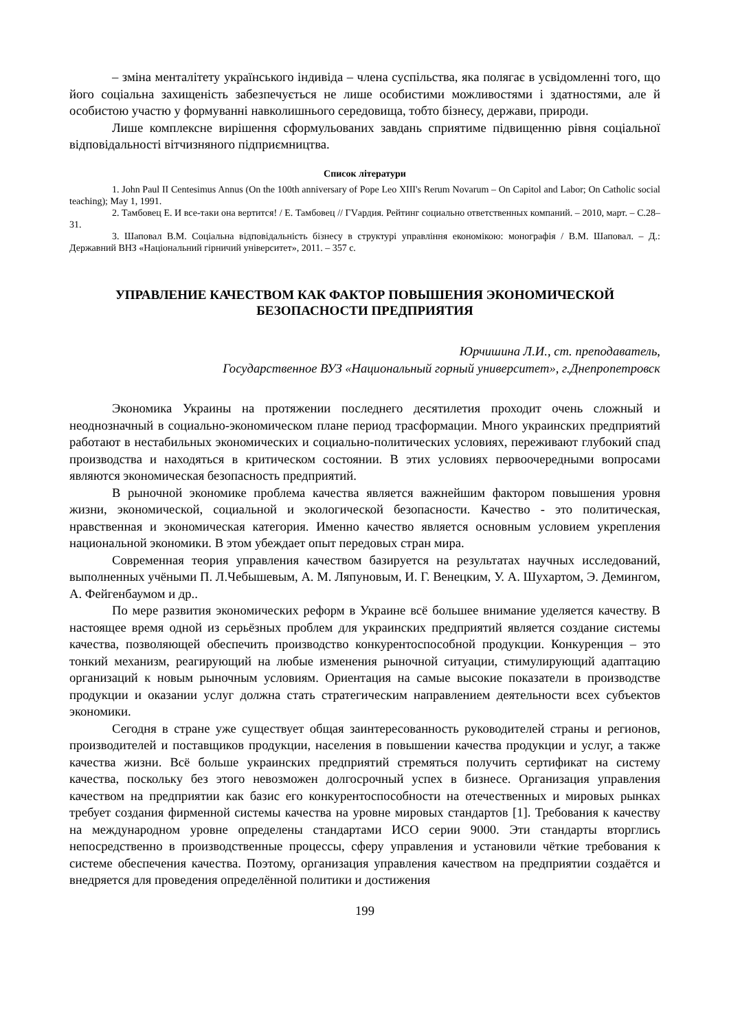– зміна менталітету українського індивіда – члена суспільства, яка полягає в усвідомленні того, що його соціальна захищеність забезпечується не лише особистими можливостями і здатностями, але й особистою участю у формуванні навколишнього середовища, тобто бізнесу, держави, природи.
Лише комплексне вирішення сформульованих завдань сприятиме підвищенню рівня соціальної відповідальності вітчизняного підприємництва.
Список літератури
1. John Paul II Centesimus Annus (On the 100th anniversary of Pope Leo XIII's Rerum Novarum – On Capitol and Labor; On Catholic social teaching); May 1, 1991.
2. Тамбовец Е. И все-таки она вертится! / Е. Тамбовец // ГVардия. Рейтинг социально ответственных компаний. – 2010, март. – С.28–31.
3. Шаповал В.М. Соціальна відповідальність бізнесу в структурі управління економікою: монографія / В.М. Шаповал. – Д.: Державний ВНЗ «Національний гірничий університет», 2011. – 357 с.
УПРАВЛЕНИЕ КАЧЕСТВОМ КАК ФАКТОР ПОВЫШЕНИЯ ЭКОНОМИЧЕСКОЙ БЕЗОПАСНОСТИ ПРЕДПРИЯТИЯ
Юрчишина Л.И., ст. преподаватель,
Государственное ВУЗ «Национальный горный университет», г.Днепропетровск
Экономика Украины на протяжении последнего десятилетия проходит очень сложный и неоднозначный в социально-экономическом плане период трасформации. Много украинских предприятий работают в нестабильных экономических и социально-политических условиях, переживают глубокий спад производства и находяться в критическом состоянии. В этих условиях первоочередными вопросами являются экономическая безопасность предприятий.
В рыночной экономике проблема качества является важнейшим фактором повышения уровня жизни, экономической, социальной и экологической безопасности. Качество - это политическая, нравственная и экономическая категория. Именно качество является основным условием укрепления национальной экономики. В этом убеждает опыт передовых стран мира.
Современная теория управления качеством базируется на результатах научных исследований, выполненных учёными П. Л.Чебышевым, А. М. Ляпуновым, И. Г. Венецким, У. А. Шухартом, Э. Демингом, А. Фейгенбаумом и др..
По мере развития экономических реформ в Украине всё большее внимание уделяется качеству. В настоящее время одной из серьёзных проблем для украинских предприятий является создание системы качества, позволяющей обеспечить производство конкурентоспособной продукции. Конкуренция – это тонкий механизм, реагирующий на любые изменения рыночной ситуации, стимулирующий адаптацию организаций к новым рыночным условиям. Ориентация на самые высокие показатели в производстве продукции и оказании услуг должна стать стратегическим направлением деятельности всех субъектов экономики.
Сегодня в стране уже существует общая заинтересованность руководителей страны и регионов, производителей и поставщиков продукции, населения в повышении качества продукции и услуг, а также качества жизни. Всё больше украинских предприятий стремяться получить сертификат на систему качества, поскольку без этого невозможен долгосрочный успех в бизнесе. Организация управления качеством на предприятии как базис его конкурентоспособности на отечественных и мировых рынках требует создания фирменной системы качества на уровне мировых стандартов [1]. Требования к качеству на международном уровне определены стандартами ИСО серии 9000. Эти стандарты вторглись непосредственно в производственные процессы, сферу управления и установили чёткие требования к системе обеспечения качества. Поэтому, организация управления качеством на предприятии создаётся и внедряется для проведения определённой политики и достижения
199